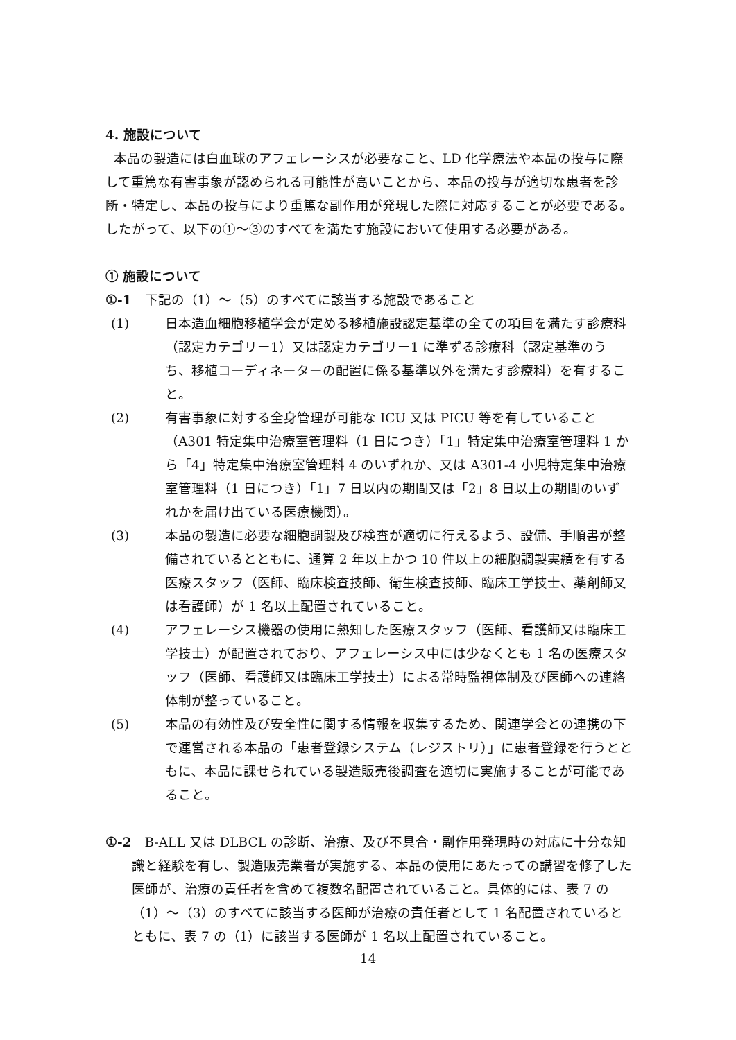4. 施設について
本品の製造には白血球のアフェレーシスが必要なこと、LD 化学療法や本品の投与に際して重篤な有害事象が認められる可能性が高いことから、本品の投与が適切な患者を診断・特定し、本品の投与により重篤な副作用が発現した際に対応することが必要である。したがって、以下の①～③のすべてを満たす施設において使用する必要がある。
① 施設について
①-1　下記の（1）～（5）のすべてに該当する施設であること
(1) 日本造血細胞移植学会が定める移植施設認定基準の全ての項目を満たす診療科（認定カテゴリー1）又は認定カテゴリー1 に準ずる診療科（認定基準のうち、移植コーディネーターの配置に係る基準以外を満たす診療科）を有すること。
(2) 有害事象に対する全身管理が可能な ICU 又は PICU 等を有していること（A301 特定集中治療室管理料（1 日につき）「1」特定集中治療室管理料 1 から「4」特定集中治療室管理料 4 のいずれか、又は A301-4 小児特定集中治療室管理料（1 日につき）「1」7 日以内の期間又は「2」8 日以上の期間のいずれかを届け出ている医療機関）。
(3) 本品の製造に必要な細胞調製及び検査が適切に行えるよう、設備、手順書が整備されているとともに、通算 2 年以上かつ 10 件以上の細胞調製実績を有する医療スタッフ（医師、臨床検査技師、衛生検査技師、臨床工学技士、薬剤師又は看護師）が 1 名以上配置されていること。
(4) アフェレーシス機器の使用に熟知した医療スタッフ（医師、看護師又は臨床工学技士）が配置されており、アフェレーシス中には少なくとも 1 名の医療スタッフ（医師、看護師又は臨床工学技士）による常時監視体制及び医師への連絡体制が整っていること。
(5) 本品の有効性及び安全性に関する情報を収集するため、関連学会との連携の下で運営される本品の「患者登録システム（レジストリ）」に患者登録を行うとともに、本品に課せられている製造販売後調査を適切に実施することが可能であること。
①-2　B-ALL 又は DLBCL の診断、治療、及び不具合・副作用発現時の対応に十分な知識と経験を有し、製造販売業者が実施する、本品の使用にあたっての講習を修了した医師が、治療の責任者を含めて複数名配置されていること。具体的には、表 7 の（1）～（3）のすべてに該当する医師が治療の責任者として 1 名配置されているとともに、表 7 の（1）に該当する医師が 1 名以上配置されていること。
14